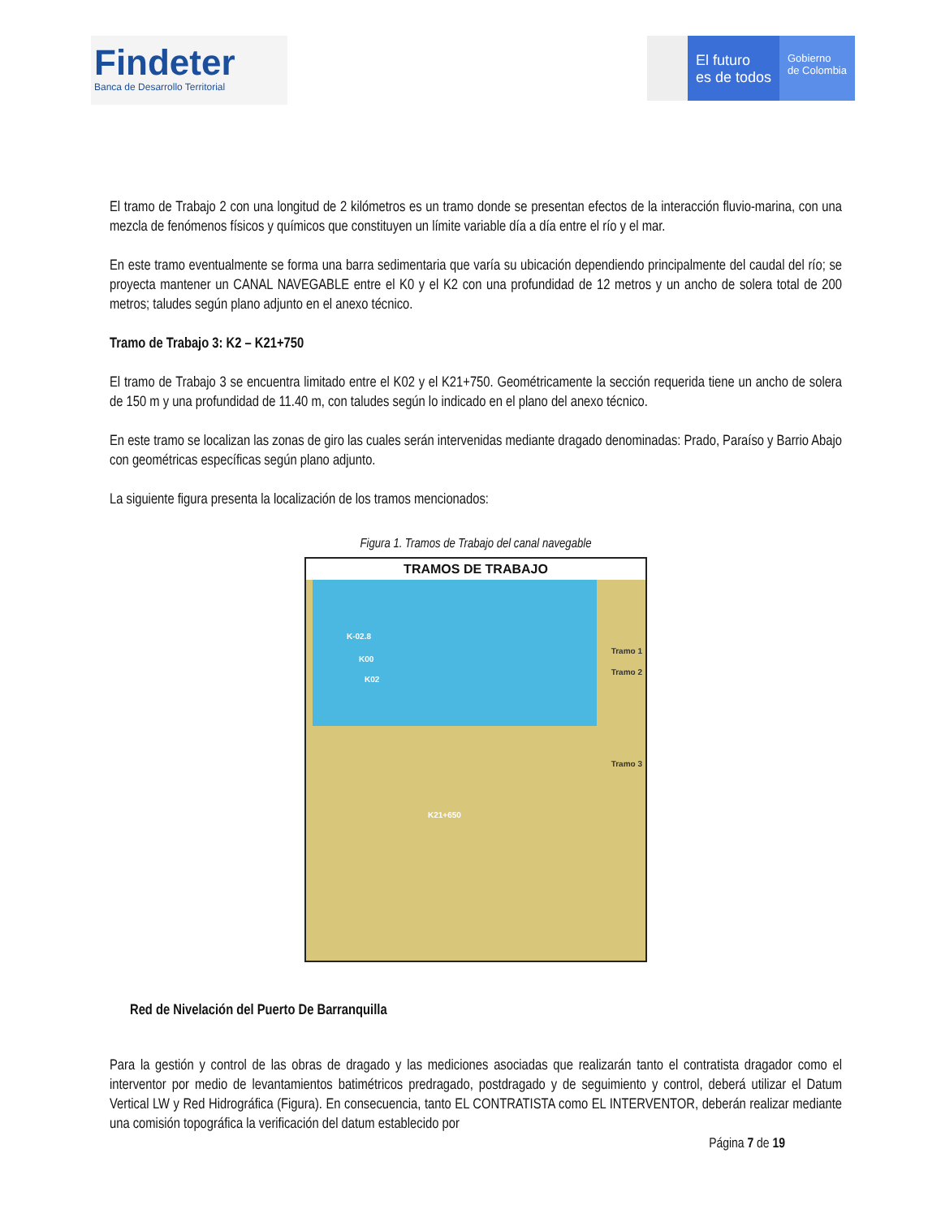Findeter
Banca de Desarrollo Territorial
El futuro
es de todos
Gobierno
de Colombia
El tramo de Trabajo 2 con una longitud de 2 kilómetros es un tramo donde se presentan efectos de la interacción fluvio-marina, con una mezcla de fenómenos físicos y químicos que constituyen un límite variable día a día entre el río y el mar.
En este tramo eventualmente se forma una barra sedimentaria que varía su ubicación dependiendo principalmente del caudal del río; se proyecta mantener un CANAL NAVEGABLE entre el K0 y el K2 con una profundidad de 12 metros y un ancho de solera total de 200 metros; taludes según plano adjunto en el anexo técnico.
Tramo de Trabajo 3: K2 – K21+750
El tramo de Trabajo 3 se encuentra limitado entre el K02 y el K21+750. Geométricamente la sección requerida tiene un ancho de solera de 150 m y una profundidad de 11.40 m, con taludes según lo indicado en el plano del anexo técnico.
En este tramo se localizan las zonas de giro las cuales serán intervenidas mediante dragado denominadas: Prado, Paraíso y Barrio Abajo con geométricas específicas según plano adjunto.
La siguiente figura presenta la localización de los tramos mencionados:
Figura 1. Tramos de Trabajo del canal navegable
TRAMOS DE TRABAJO
K-02.8
K00
K02
K21+650
Tramo 1
Tramo 2
Tramo 3
Red de Nivelación del Puerto De Barranquilla
Para la gestión y control de las obras de dragado y las mediciones asociadas que realizarán tanto el contratista dragador como el interventor por medio de levantamientos batimétricos predragado, postdragado y de seguimiento y control, deberá utilizar el Datum Vertical LW y Red Hidrográfica (Figura). En consecuencia, tanto EL CONTRATISTA como EL INTERVENTOR, deberán realizar mediante una comisión topográfica la verificación del datum establecido por
Página 7 de 19